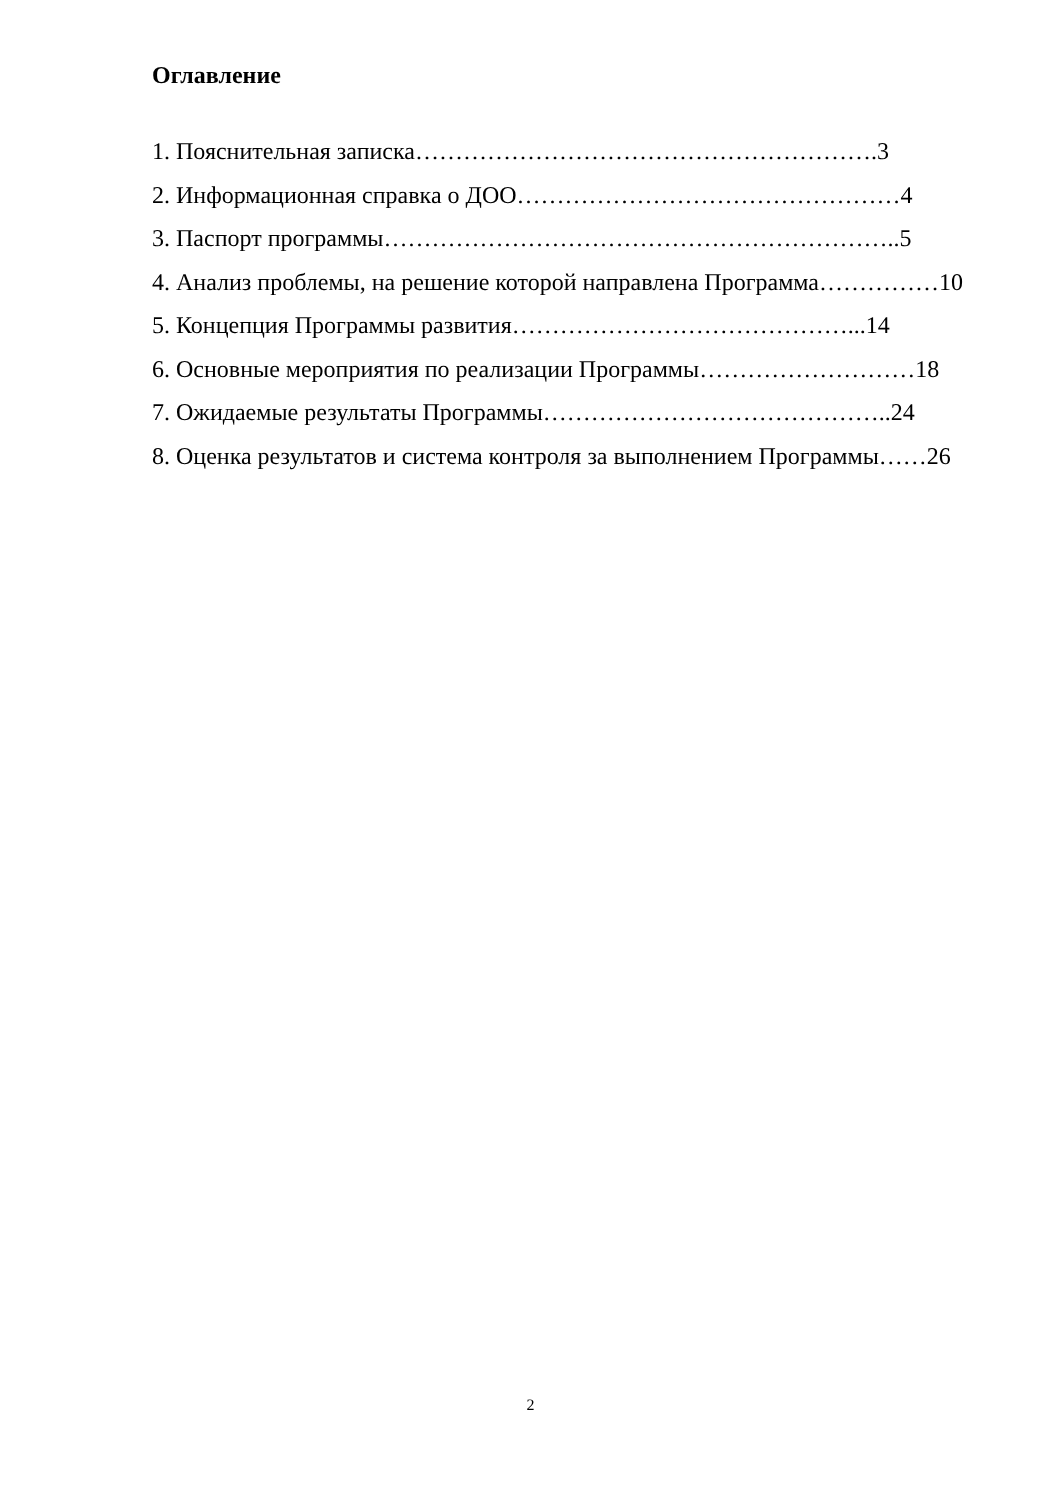Оглавление
1. Пояснительная записка………………………………………………….3
2. Информационная справка о ДОО…………………………………………4
3. Паспорт программы………………………………………………………..5
4. Анализ проблемы, на решение которой направлена Программа……………10
5. Концепция Программы развития……………………………………...14
6. Основные мероприятия по реализации Программы………………………18
7. Ожидаемые результаты Программы……………………………………..24
8. Оценка результатов и система контроля за выполнением Программы……26
2